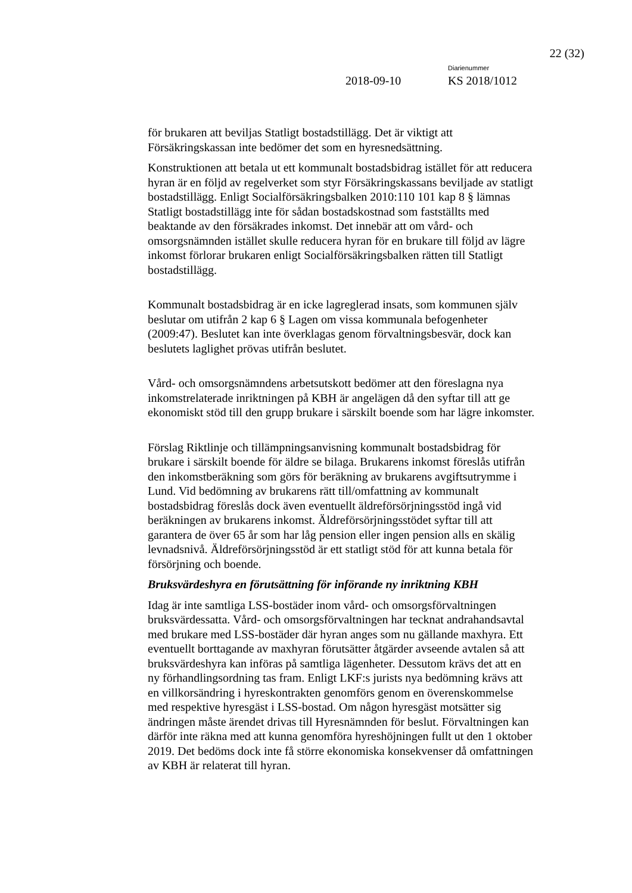22 (32)
Diarienummer
2018-09-10 KS 2018/1012
för brukaren att beviljas Statligt bostadstillägg. Det är viktigt att Försäkringskassan inte bedömer det som en hyresnedsättning.
Konstruktionen att betala ut ett kommunalt bostadsbidrag istället för att reducera hyran är en följd av regelverket som styr Försäkringskassans beviljade av statligt bostadstillägg. Enligt Socialförsäkringsbalken 2010:110 101 kap 8 § lämnas Statligt bostadstillägg inte för sådan bostadskostnad som fastställts med beaktande av den försäkrades inkomst. Det innebär att om vård- och omsorgsnämnden istället skulle reducera hyran för en brukare till följd av lägre inkomst förlorar brukaren enligt Socialförsäkringsbalken rätten till Statligt bostadstillägg.
Kommunalt bostadsbidrag är en icke lagreglerad insats, som kommunen själv beslutar om utifrån 2 kap 6 § Lagen om vissa kommunala befogenheter (2009:47). Beslutet kan inte överklagas genom förvaltningsbesvär, dock kan beslutets laglighet prövas utifrån beslutet.
Vård- och omsorgsnämndens arbetsutskott bedömer att den föreslagna nya inkomstrelaterade inriktningen på KBH är angelägen då den syftar till att ge ekonomiskt stöd till den grupp brukare i särskilt boende som har lägre inkomster.
Förslag Riktlinje och tillämpningsanvisning kommunalt bostadsbidrag för brukare i särskilt boende för äldre se bilaga. Brukarens inkomst föreslås utifrån den inkomstberäkning som görs för beräkning av brukarens avgiftsutrymme i Lund. Vid bedömning av brukarens rätt till/omfattning av kommunalt bostadsbidrag föreslås dock även eventuellt äldreförsörjningsstöd ingå vid beräkningen av brukarens inkomst. Äldreförsörjningsstödet syftar till att garantera de över 65 år som har låg pension eller ingen pension alls en skälig levnadsnivå. Äldreförsörjningsstöd är ett statligt stöd för att kunna betala för försörjning och boende.
Bruksvärdeshyra en förutsättning för införande ny inriktning KBH
Idag är inte samtliga LSS-bostäder inom vård- och omsorgsförvaltningen bruksvärdessatta. Vård- och omsorgsförvaltningen har tecknat andrahandsavtal med brukare med LSS-bostäder där hyran anges som nu gällande maxhyra. Ett eventuellt borttagande av maxhyran förutsätter åtgärder avseende avtalen så att bruksvärdeshyra kan införas på samtliga lägenheter. Dessutom krävs det att en ny förhandlingsordning tas fram. Enligt LKF:s jurists nya bedömning krävs att en villkorsändring i hyreskontrakten genomförs genom en överenskommelse med respektive hyresgäst i LSS-bostad. Om någon hyresgäst motsätter sig ändringen måste ärendet drivas till Hyresnämnden för beslut. Förvaltningen kan därför inte räkna med att kunna genomföra hyreshöjningen fullt ut den 1 oktober 2019. Det bedöms dock inte få större ekonomiska konsekvenser då omfattningen av KBH är relaterat till hyran.